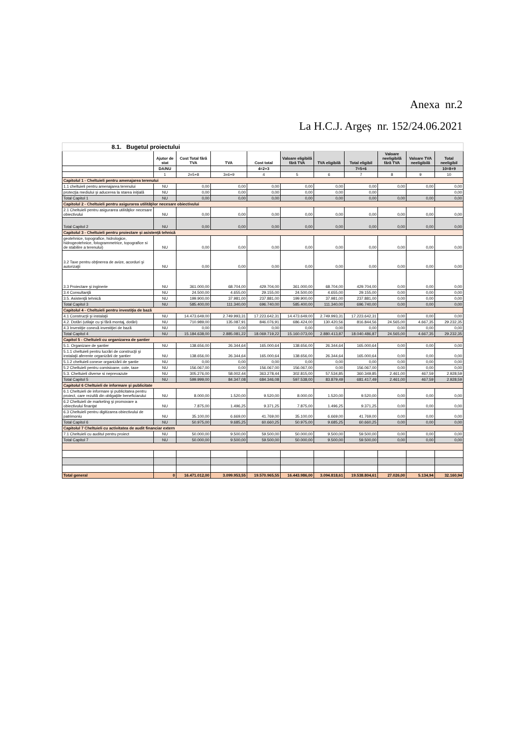Anexa nr.2
La H.C.J. Argeș nr. 152/24.06.2021
| 8.1. Bugetul proiectului | | | | | | | | | | |
| | Ajutor de stat | Cost Total fără TVA | TVA | Cost total | Valoare eligibilă fără TVA | TVA eligibilă | Total eligibil | Valoare neeligibilă fără TVA | Valoare TVA neeligibilă | Total neeligibil |
| | DA/NU | | | 4=2+3 | | | 7=5+6 | | | 10=8+9 |
| | 1 | 2=5+8 | 3=6+9 | 4 | 5 | 6 | 7 | 8 | 9 | 10 |
| Capitolul 1 - Cheltuieli pentru amenajarea terenului | | | | | | | | | | |
| 1.1 cheltuieli pentru amenajarea terenului | NU | 0,00 | 0,00 | 0,00 | 0,00 | 0,00 | 0,00 | 0,00 | 0,00 | 0,00 |
| protecţia mediului şi aducerea la starea iniţială | NU | 0,00 | 0,00 | 0,00 | 0,00 | 0,00 | 0,00 | | | 0,00 |
| Total Capitol 1 | NU | 0,00 | 0,00 | 0,00 | 0,00 | 0,00 | 0,00 | 0,00 | 0,00 | 0,00 |
| Capitolul 2 - Cheltuieli pentru asigurarea utilităţilor necesare obiectivului | | | | | | | | | | |
| 2.1 Cheltuieli pentru asigurarea utilităţilor necesare obiectivului | NU | 0,00 | 0,00 | 0,00 | 0,00 | 0,00 | 0,00 | 0,00 | 0,00 | 0,00 |
| Total Capitol 2 | NU | 0,00 | 0,00 | 0,00 | 0,00 | 0,00 | 0,00 | 0,00 | 0,00 | 0,00 |
| Capitolul 3 - Cheltuieli pentru proiectare și asistență tehnică | | | | | | | | | | |
| geotehnice, topografice, hidrologice, hidrogeotehnice, fotogrammetrice, topografice si de stabilire a terenului) | NU | 0,00 | 0,00 | 0,00 | 0,00 | 0,00 | 0,00 | 0,00 | 0,00 | 0,00 |
| 3.2 Taxe pentru obţinerea de avize, acorduri şi autorizaţii | NU | 0,00 | 0,00 | 0,00 | 0,00 | 0,00 | 0,00 | 0,00 | 0,00 | 0,00 |
| 3.3 Proiectare şi inginerie | NU | 361.000,00 | 68.704,00 | 429.704,00 | 361.000,00 | 68.704,00 | 429.704,00 | 0,00 | 0,00 | 0,00 |
| 3.4 Consultanţă | NU | 24.500,00 | 4.655,00 | 29.155,00 | 24.500,00 | 4.655,00 | 29.155,00 | 0,00 | 0,00 | 0,00 |
| 3.5. Asistenţă tehnică | NU | 199.900,00 | 37.981,00 | 237.881,00 | 199.900,00 | 37.981,00 | 237.881,00 | 0,00 | 0,00 | 0,00 |
| Total Capitol 3 | NU | 585.400,00 | 111.340,00 | 696.740,00 | 585.400,00 | 111.340,00 | 696.740,00 | 0,00 | 0,00 | 0,00 |
| Capitolul 4 - Cheltuieli pentru investiţia de bază | | | | | | | | | | |
| 4.1 Construcţii şi instalaţii | NU | 14.473.649,00 | 2.749.993,31 | 17.223.642,31 | 14.473.649,00 | 2.749.993,31 | 17.223.642,31 | 0,00 | 0,00 | 0,00 |
| 4.2. Dotări (utilaje cu şi fără montaj, dotări) | NU | 710.989,00 | 135.087,91 | 846.076,91 | 686.424,00 | 130.420,56 | 816.844,56 | 24.565,00 | 4.667,35 | 29.232,35 |
| 4.3 Investiţie conexă investiţiei de bază | NU | 0,00 | 0,00 | 0,00 | 0,00 | 0,00 | 0,00 | 0,00 | 0,00 | 0,00 |
| Total Capitol 4 | NU | 15.184.638,00 | 2.885.081,22 | 18.069.719,22 | 15.160.073,00 | 2.880.413,87 | 18.040.486,87 | 24.565,00 | 4.667,35 | 29.232,35 |
| Capitol 5 - Cheltuieli cu organizarea de şantier | | | | | | | | | | |
| 5.1. Organizare de şantier | NU | 138.656,00 | 26.344,64 | 165.000,64 | 138.656,00 | 26.344,64 | 165.000,64 | 0,00 | 0,00 | 0,00 |
| 5.1.1 cheltuieli pentru lucrări de construcţii şi instalaţii aferente organizării de şantier | NU | 138.656,00 | 26.344,64 | 165.000,64 | 138.656,00 | 26.344,64 | 165.000,64 | 0,00 | 0,00 | 0,00 |
| 5.1.2 cheltuieli conexe organizării de şantie | NU | 0,00 | 0,00 | 0,00 | 0,00 | 0,00 | 0,00 | 0,00 | 0,00 | 0,00 |
| 5.2 Cheltuieli pentru comisioane, cote, taxe | NU | 156.067,00 | 0,00 | 156.067,00 | 156.067,00 | 0,00 | 156.067,00 | 0,00 | 0,00 | 0,00 |
| 5.3. Cheltuieli diverse si neprevazute | NU | 305.276,00 | 58.002,44 | 363.278,44 | 302.815,00 | 57.534,85 | 360.349,85 | 2.461,00 | 467,59 | 2.928,59 |
| Total Capitol 5 | NU | 599.999,00 | 84.347,08 | 684.346,08 | 597.538,00 | 83.879,49 | 681.417,49 | 2.461,00 | 467,59 | 2.928,59 |
| Capitolul 6 Cheltuieli de informare şi publicitate | | | | | | | | | | |
| 6.1 Cheltuieli de informare şi publicitatea pentru proiect, care rezultă din obligaţiile beneficiarului | NU | 8.000,00 | 1.520,00 | 9.520,00 | 8.000,00 | 1.520,00 | 9.520,00 | 0,00 | 0,00 | 0,00 |
| 6.2 Cheltuieli de marketing şi promovare a obiectivului finanţat | NU | 7.875,00 | 1.496,25 | 9.371,25 | 7.875,00 | 1.496,25 | 9.371,25 | 0,00 | 0,00 | 0,00 |
| 6.3 Cheltuieli pentru digitizarea obiectivului de patrimoniu | NU | 35.100,00 | 6.669,00 | 41.769,00 | 35.100,00 | 6.669,00 | 41.769,00 | 0,00 | 0,00 | 0,00 |
| Total Capitol 6 | NU | 50.975,00 | 9.685,25 | 60.660,25 | 50.975,00 | 9.685,25 | 60.660,25 | 0,00 | 0,00 | 0,00 |
| Capitolul 7 Cheltuieli cu activitatea de audit financiar extern | | | | | | | | | | |
| 7.1 Cheltuieli cu auditul pentru proiect | NU | 50.000,00 | 9.500,00 | 59.500,00 | 50.000,00 | 9.500,00 | 59.500,00 | 0,00 | 0,00 | 0,00 |
| Total Capitol 7 | NU | 50.000,00 | 9.500,00 | 59.500,00 | 50.000,00 | 9.500,00 | 59.500,00 | 0,00 | 0,00 | 0,00 |
| Total general | 0 | 16.471.012,00 | 3.099.953,55 | 19.570.965,55 | 16.443.986,00 | 3.094.818,61 | 19.538.804,61 | 27.026,00 | 5.134,94 | 32.160,94 |